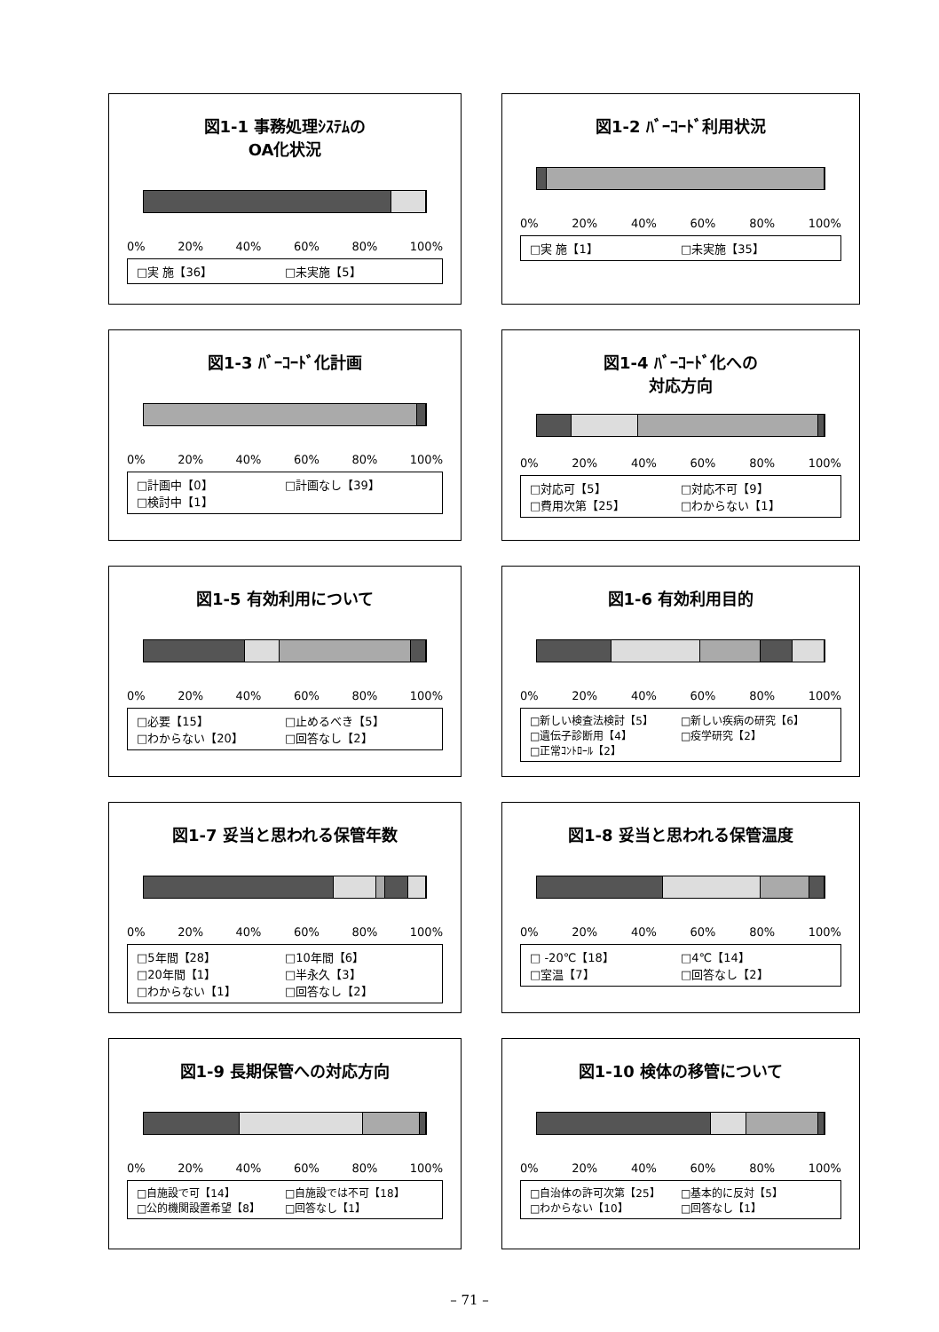図1-1 事務処理ｼｽﾃﾑの
OA化状況
0% 20% 40% 60% 80% 100%
□実 施【36】 □未実施【5】
図1-2 ﾊﾞｰｺｰﾄﾞ利用状況
0% 20% 40% 60% 80% 100%
□実 施【1】 □未実施【35】
図1-3 ﾊﾞｰｺｰﾄﾞ化計画
0% 20% 40% 60% 80% 100%
□計画中【0】 □計画なし【39】 □検討中【1】
図1-4 ﾊﾞｰｺｰﾄﾞ化への
対応方向
0% 20% 40% 60% 80% 100%
□対応可【5】 □対応不可【9】 □費用次第【25】 □わからない【1】
図1-5 有効利用について
0% 20% 40% 60% 80% 100%
□必要【15】 □止めるべき【5】 □わからない【20】 □回答なし【2】
図1-6 有効利用目的
0% 20% 40% 60% 80% 100%
□新しい検査法検討【5】 □新しい疾病の研究【6】 □遺伝子診断用【4】 □疫学研究【2】 □正常ｺﾝﾄﾛｰﾙ【2】
図1-7 妥当と思われる保管年数
0% 20% 40% 60% 80% 100%
□5年間【28】 □10年間【6】 □20年間【1】 □半永久【3】 □わからない【1】 □回答なし【2】
図1-8 妥当と思われる保管温度
0% 20% 40% 60% 80% 100%
□ -20℃【18】 □4℃【14】 □室温【7】 □回答なし【2】
図1-9 長期保管への対応方向
0% 20% 40% 60% 80% 100%
□自施設で可【14】 □自施設では不可【18】 □公的機関設置希望【8】 □回答なし【1】
図1-10 検体の移管について
0% 20% 40% 60% 80% 100%
□自治体の許可次第【25】 □基本的に反対【5】 □わからない【10】 □回答なし【1】
– 71 –